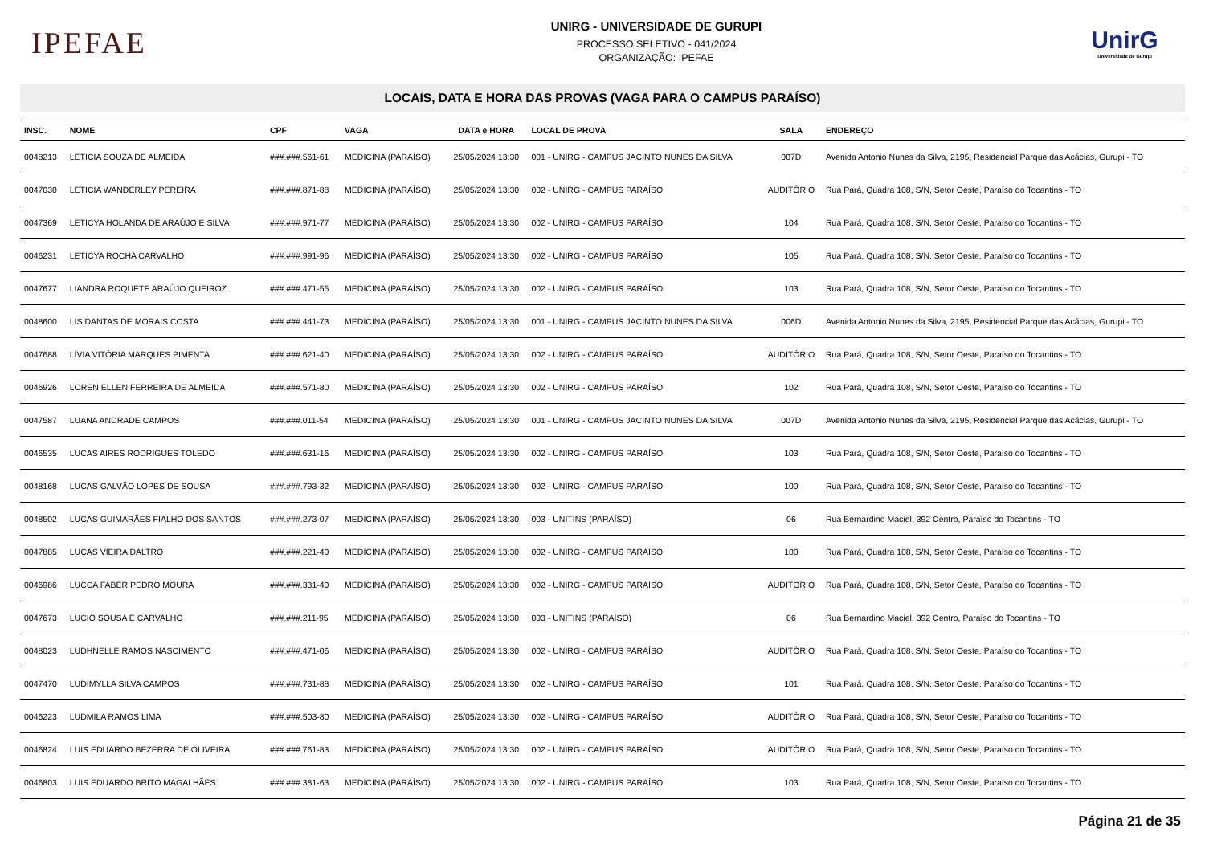IPEFAE
UNIRG - UNIVERSIDADE DE GURUPI
PROCESSO SELETIVO - 041/2024
ORGANIZAÇÃO: IPEFAE
UnirG
Universidade de Gurupi
LOCAIS, DATA E HORA DAS PROVAS (VAGA PARA O CAMPUS PARAÍSO)
| INSC. | NOME | CPF | VAGA | DATA e HORA | LOCAL DE PROVA | SALA | ENDEREÇO |
| --- | --- | --- | --- | --- | --- | --- | --- |
| 0048213 | LETICIA SOUZA DE ALMEIDA | ###.###.561-61 | MEDICINA (PARAÍSO) | 25/05/2024 13:30 | 001 - UNIRG - CAMPUS JACINTO NUNES DA SILVA | 007D | Avenida Antonio Nunes da Silva, 2195, Residencial Parque das Acácias, Gurupi - TO |
| 0047030 | LETICIA WANDERLEY PEREIRA | ###.###.871-88 | MEDICINA (PARAÍSO) | 25/05/2024 13:30 | 002 - UNIRG - CAMPUS PARAÍSO | AUDITÓRIO | Rua Pará, Quadra 108, S/N, Setor Oeste, Paraíso do Tocantins - TO |
| 0047369 | LETICYA HOLANDA DE ARAÚJO E SILVA | ###.###.971-77 | MEDICINA (PARAÍSO) | 25/05/2024 13:30 | 002 - UNIRG - CAMPUS PARAÍSO | 104 | Rua Pará, Quadra 108, S/N, Setor Oeste, Paraíso do Tocantins - TO |
| 0046231 | LETICYA ROCHA CARVALHO | ###.###.991-96 | MEDICINA (PARAÍSO) | 25/05/2024 13:30 | 002 - UNIRG - CAMPUS PARAÍSO | 105 | Rua Pará, Quadra 108, S/N, Setor Oeste, Paraíso do Tocantins - TO |
| 0047677 | LIANDRA ROQUETE ARAÚJO QUEIROZ | ###.###.471-55 | MEDICINA (PARAÍSO) | 25/05/2024 13:30 | 002 - UNIRG - CAMPUS PARAÍSO | 103 | Rua Pará, Quadra 108, S/N, Setor Oeste, Paraíso do Tocantins - TO |
| 0048600 | LIS DANTAS DE MORAIS COSTA | ###.###.441-73 | MEDICINA (PARAÍSO) | 25/05/2024 13:30 | 001 - UNIRG - CAMPUS JACINTO NUNES DA SILVA | 006D | Avenida Antonio Nunes da Silva, 2195, Residencial Parque das Acácias, Gurupi - TO |
| 0047688 | LÍVIA VITÓRIA MARQUES PIMENTA | ###.###.621-40 | MEDICINA (PARAÍSO) | 25/05/2024 13:30 | 002 - UNIRG - CAMPUS PARAÍSO | AUDITÓRIO | Rua Pará, Quadra 108, S/N, Setor Oeste, Paraíso do Tocantins - TO |
| 0046926 | LOREN ELLEN FERREIRA DE ALMEIDA | ###.###.571-80 | MEDICINA (PARAÍSO) | 25/05/2024 13:30 | 002 - UNIRG - CAMPUS PARAÍSO | 102 | Rua Pará, Quadra 108, S/N, Setor Oeste, Paraíso do Tocantins - TO |
| 0047587 | LUANA ANDRADE CAMPOS | ###.###.011-54 | MEDICINA (PARAÍSO) | 25/05/2024 13:30 | 001 - UNIRG - CAMPUS JACINTO NUNES DA SILVA | 007D | Avenida Antonio Nunes da Silva, 2195, Residencial Parque das Acácias, Gurupi - TO |
| 0046535 | LUCAS AIRES RODRIGUES TOLEDO | ###.###.631-16 | MEDICINA (PARAÍSO) | 25/05/2024 13:30 | 002 - UNIRG - CAMPUS PARAÍSO | 103 | Rua Pará, Quadra 108, S/N, Setor Oeste, Paraíso do Tocantins - TO |
| 0048168 | LUCAS GALVÃO LOPES DE SOUSA | ###.###.793-32 | MEDICINA (PARAÍSO) | 25/05/2024 13:30 | 002 - UNIRG - CAMPUS PARAÍSO | 100 | Rua Pará, Quadra 108, S/N, Setor Oeste, Paraíso do Tocantins - TO |
| 0048502 | LUCAS GUIMARÃES FIALHO DOS SANTOS | ###.###.273-07 | MEDICINA (PARAÍSO) | 25/05/2024 13:30 | 003 - UNITINS (PARAÍSO) | 06 | Rua Bernardino Maciel, 392 Centro, Paraíso do Tocantins - TO |
| 0047885 | LUCAS VIEIRA DALTRO | ###.###.221-40 | MEDICINA (PARAÍSO) | 25/05/2024 13:30 | 002 - UNIRG - CAMPUS PARAÍSO | 100 | Rua Pará, Quadra 108, S/N, Setor Oeste, Paraíso do Tocantins - TO |
| 0046986 | LUCCA FABER PEDRO MOURA | ###.###.331-40 | MEDICINA (PARAÍSO) | 25/05/2024 13:30 | 002 - UNIRG - CAMPUS PARAÍSO | AUDITÓRIO | Rua Pará, Quadra 108, S/N, Setor Oeste, Paraíso do Tocantins - TO |
| 0047673 | LUCIO SOUSA E CARVALHO | ###.###.211-95 | MEDICINA (PARAÍSO) | 25/05/2024 13:30 | 003 - UNITINS (PARAÍSO) | 06 | Rua Bernardino Maciel, 392 Centro, Paraíso do Tocantins - TO |
| 0048023 | LUDHNELLE RAMOS NASCIMENTO | ###.###.471-06 | MEDICINA (PARAÍSO) | 25/05/2024 13:30 | 002 - UNIRG - CAMPUS PARAÍSO | AUDITÓRIO | Rua Pará, Quadra 108, S/N, Setor Oeste, Paraíso do Tocantins - TO |
| 0047470 | LUDIMYLLA SILVA CAMPOS | ###.###.731-88 | MEDICINA (PARAÍSO) | 25/05/2024 13:30 | 002 - UNIRG - CAMPUS PARAÍSO | 101 | Rua Pará, Quadra 108, S/N, Setor Oeste, Paraíso do Tocantins - TO |
| 0046223 | LUDMILA RAMOS LIMA | ###.###.503-80 | MEDICINA (PARAÍSO) | 25/05/2024 13:30 | 002 - UNIRG - CAMPUS PARAÍSO | AUDITÓRIO | Rua Pará, Quadra 108, S/N, Setor Oeste, Paraíso do Tocantins - TO |
| 0046824 | LUIS EDUARDO BEZERRA DE OLIVEIRA | ###.###.761-83 | MEDICINA (PARAÍSO) | 25/05/2024 13:30 | 002 - UNIRG - CAMPUS PARAÍSO | AUDITÓRIO | Rua Pará, Quadra 108, S/N, Setor Oeste, Paraíso do Tocantins - TO |
| 0046803 | LUIS EDUARDO BRITO MAGALHÃES | ###.###.381-63 | MEDICINA (PARAÍSO) | 25/05/2024 13:30 | 002 - UNIRG - CAMPUS PARAÍSO | 103 | Rua Pará, Quadra 108, S/N, Setor Oeste, Paraíso do Tocantins - TO |
Página 21 de 35